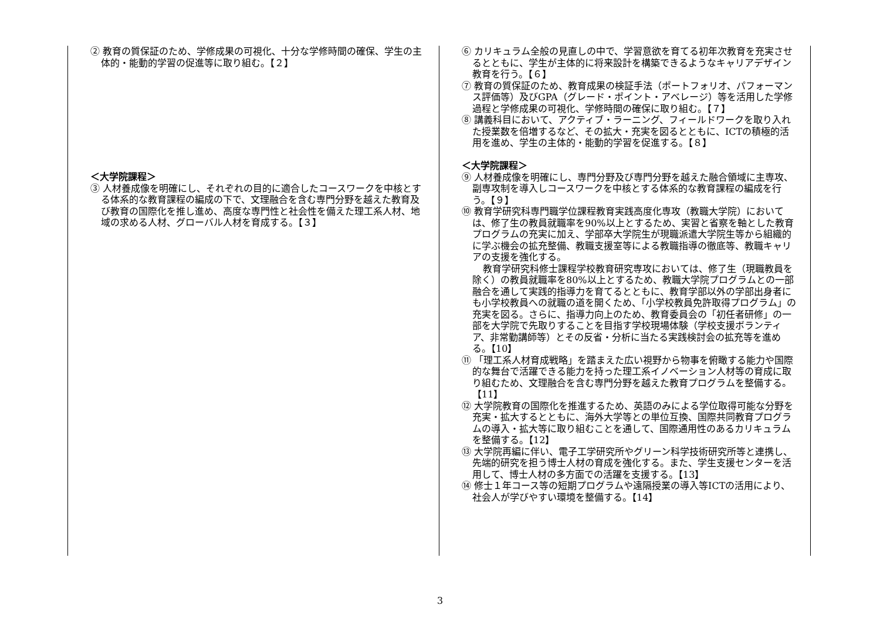② 教育の質保証のため、学修成果の可視化、十分な学修時間の確保、学生の主体的・能動的学習の促進等に取り組む。【２】
＜大学院課程＞
③ 人材養成像を明確にし、それぞれの目的に適合したコースワークを中核とする体系的な教育課程の編成の下で、文理融合を含む専門分野を越えた教育及び教育の国際化を推し進め、高度な専門性と社会性を備えた理工系人材、地域の求める人材、グローバル人材を育成する。【３】
⑥ カリキュラム全般の見直しの中で、学習意欲を育てる初年次教育を充実させるとともに、学生が主体的に将来設計を構築できるようなキャリアデザイン教育を行う。【６】
⑦ 教育の質保証のため、教育成果の検証手法（ポートフォリオ、パフォーマンス評価等）及びGPA（グレード・ポイント・アベレージ）等を活用した学修過程と学修成果の可視化、学修時間の確保に取り組む。【７】
⑧ 講義科目において、アクティブ・ラーニング、フィールドワークを取り入れた授業数を倍増するなど、その拡大・充実を図るとともに、ICTの積極的活用を進め、学生の主体的・能動的学習を促進する。【８】
＜大学院課程＞
⑨ 人材養成像を明確にし、専門分野及び専門分野を越えた融合領域に主専攻、副専攻制を導入しコースワークを中核とする体系的な教育課程の編成を行う。【９】
⑩ 教育学研究科専門職学位課程教育実践高度化専攻（教職大学院）においては、修了生の教員就職率を90%以上とするため、実習と省察を軸とした教育プログラムの充実に加え、学部卒大学院生が現職派遣大学院生等から組織的に学ぶ機会の拡充整備、教職支援室等による教職指導の徹底等、教職キャリアの支援を強化する。
教育学研究科修士課程学校教育研究専攻においては、修了生（現職教員を除く）の教員就職率を80%以上とするため、教職大学院プログラムとの一部融合を通して実践的指導力を育てるとともに、教育学部以外の学部出身者にも小学校教員への就職の道を開くため、「小学校教員免許取得プログラム」の充実を図る。さらに、指導力向上のため、教育委員会の「初任者研修」の一部を大学院で先取りすることを目指す学校現場体験（学校支援ボランティア、非常勤講師等）とその反省・分析に当たる実践検討会の拡充等を進める。【10】
⑪ 「理工系人材育成戦略」を踏まえた広い視野から物事を俯瞰する能力や国際的な舞台で活躍できる能力を持った理工系イノベーション人材等の育成に取り組むため、文理融合を含む専門分野を越えた教育プログラムを整備する。【11】
⑫ 大学院教育の国際化を推進するため、英語のみによる学位取得可能な分野を充実・拡大するとともに、海外大学等との単位互換、国際共同教育プログラムの導入・拡大等に取り組むことを通して、国際通用性のあるカリキュラムを整備する。【12】
⑬ 大学院再編に伴い、電子工学研究所やグリーン科学技術研究所等と連携し、先端的研究を担う博士人材の育成を強化する。また、学生支援センターを活用して、博士人材の多方面での活躍を支援する。【13】
⑭ 修士１年コース等の短期プログラムや遠隔授業の導入等ICTの活用により、社会人が学びやすい環境を整備する。【14】
3